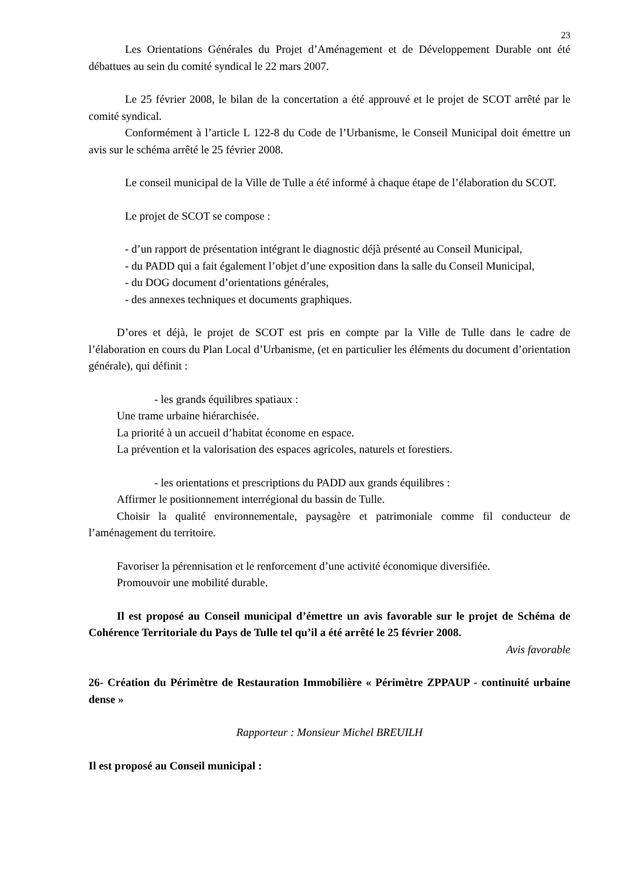23
Les Orientations Générales du Projet d’Aménagement et de Développement Durable ont été débattues au sein du comité syndical le 22 mars 2007.
Le 25 février 2008, le bilan de la concertation a été approuvé et le projet de SCOT arrêté par le comité syndical.
Conformément à l’article L 122-8 du Code de l’Urbanisme, le Conseil Municipal doit émettre un avis sur le schéma arrêté le 25 février 2008.
Le conseil municipal de la Ville de Tulle a été informé à chaque étape de l’élaboration du SCOT.
Le projet de SCOT se compose :
- d’un rapport de présentation intégrant le diagnostic déjà présenté au Conseil Municipal,
- du PADD qui a fait également l’objet d’une exposition dans la salle du Conseil Municipal,
- du DOG document d’orientations générales,
- des annexes techniques et documents graphiques.
D’ores et déjà, le projet de SCOT est pris en compte par la Ville de Tulle dans le cadre de l’élaboration en cours du Plan Local d’Urbanisme, (et en particulier les éléments du document d’orientation générale), qui définit :
- les grands équilibres spatiaux :
Une trame urbaine hiérarchisée.
La priorité à un accueil d’habitat économe en espace.
La prévention et la valorisation des espaces agricoles, naturels et forestiers.
- les orientations et prescriptions du PADD aux grands équilibres :
Affirmer le positionnement interrégional du bassin de Tulle.
Choisir la qualité environnementale, paysagère et patrimoniale comme fil conducteur de l’aménagement du territoire.
Favoriser la pérennisation et le renforcement d’une activité économique diversifiée.
Promouvoir une mobilité durable.
Il est proposé au Conseil municipal d’émettre un avis favorable sur le projet de Schéma de Cohérence Territoriale du Pays de Tulle tel qu’il a été arrêté le 25 février 2008.
Avis favorable
26- Création du Périmètre de Restauration Immobilière « Périmètre ZPPAUP - continuité urbaine dense »
Rapporteur : Monsieur Michel BREUILH
Il est proposé au Conseil municipal :